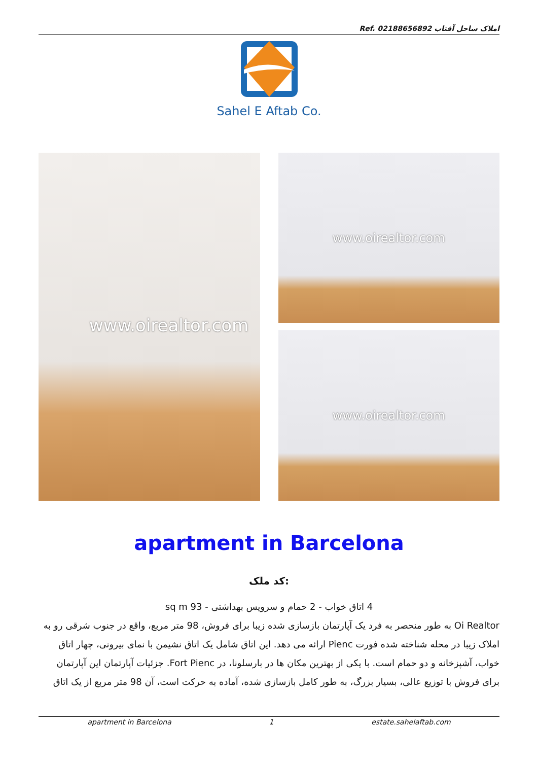Ref. املاک ساحل آفتاب 02188656892
Sahel E Aftab Co.
www.oirealtor.com
www.oirealtor.com
www.oirealtor.com
apartment in Barcelona
کد ملک:
4 اتاق خواب - 2 حمام و سرویس بهداشتی - 93 sq m
Oi Realtor به طور منحصر به فرد یک آپارتمان بازسازی شده زیبا برای فروش، 98 متر مربع، واقع در جنوب شرقی رو به املاک زیبا در محله شناخته شده فورت Pienc ارائه می دهد. این اتاق شامل یک اتاق نشیمن با نمای بیرونی، چهار اتاق خواب، آشپزخانه و دو حمام است. با یکی از بهترین مکان ها در بارسلونا، در Fort Pienc. جزئیات آپارتمان این آپارتمان برای فروش با توزیع عالی، بسیار بزرگ، به طور کامل بازسازی شده، آماده به حرکت است، آن 98 متر مربع از یک اتاق
apartment in Barcelona 1 estate.sahelaftab.com